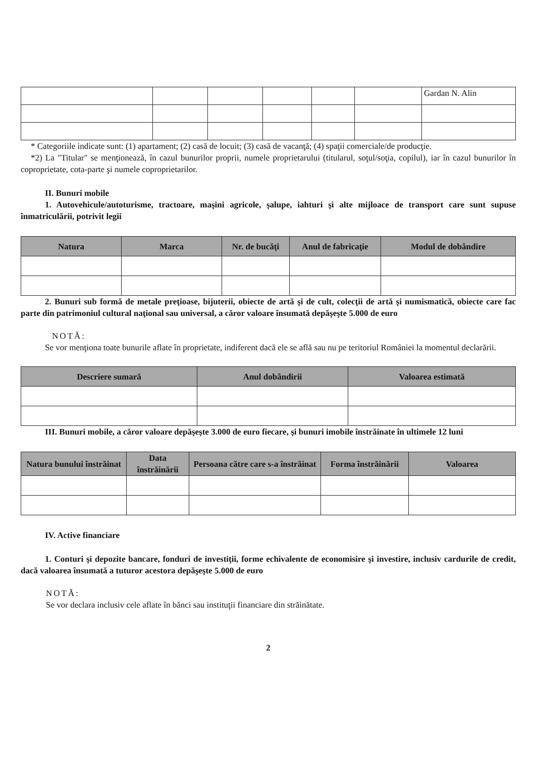| | | | | | | Gardan N. Alin |
* Categoriile indicate sunt: (1) apartament; (2) casă de locuit; (3) casă de vacanţă; (4) spaţii comerciale/de producţie.
*2) La "Titular" se menţionează, în cazul bunurilor proprii, numele proprietarului (titularul, soţul/soţia, copilul), iar în cazul bunurilor în coproprietate, cota-parte şi numele coproprietarilor.
II. Bunuri mobile
1. Autovehicule/autoturisme, tractoare, maşini agricole, şalupe, iahturi şi alte mijloace de transport care sunt supuse înmatriculării, potrivit legii
| Natura | Marca | Nr. de bucăţi | Anul de fabricaţie | Modul de dobândire |
| --- | --- | --- | --- | --- |
2. Bunuri sub formă de metale preţioase, bijuterii, obiecte de artă şi de cult, colecţii de artă şi numismatică, obiecte care fac parte din patrimoniul cultural naţional sau universal, a căror valoare însumată depăşeşte 5.000 de euro
NOTĂ:
Se vor menţiona toate bunurile aflate în proprietate, indiferent dacă ele se află sau nu pe teritoriul României la momentul declarării.
| Descriere sumară | Anul dobândirii | Valoarea estimată |
| --- | --- | --- |
III. Bunuri mobile, a căror valoare depăşeşte 3.000 de euro fiecare, şi bunuri imobile înstrăinate în ultimele 12 luni
| Natura bunului înstrăinat | Data înstrăinării | Persoana către care s-a înstrăinat | Forma înstrăinării | Valoarea |
| --- | --- | --- | --- | --- |
IV. Active financiare
1. Conturi şi depozite bancare, fonduri de investiţii, forme echivalente de economisire şi investire, inclusiv cardurile de credit, dacă valoarea însumată a tuturor acestora depăşeşte 5.000 de euro
NOTĂ:
Se vor declara inclusiv cele aflate în bănci sau instituţii financiare din străinătate.
2